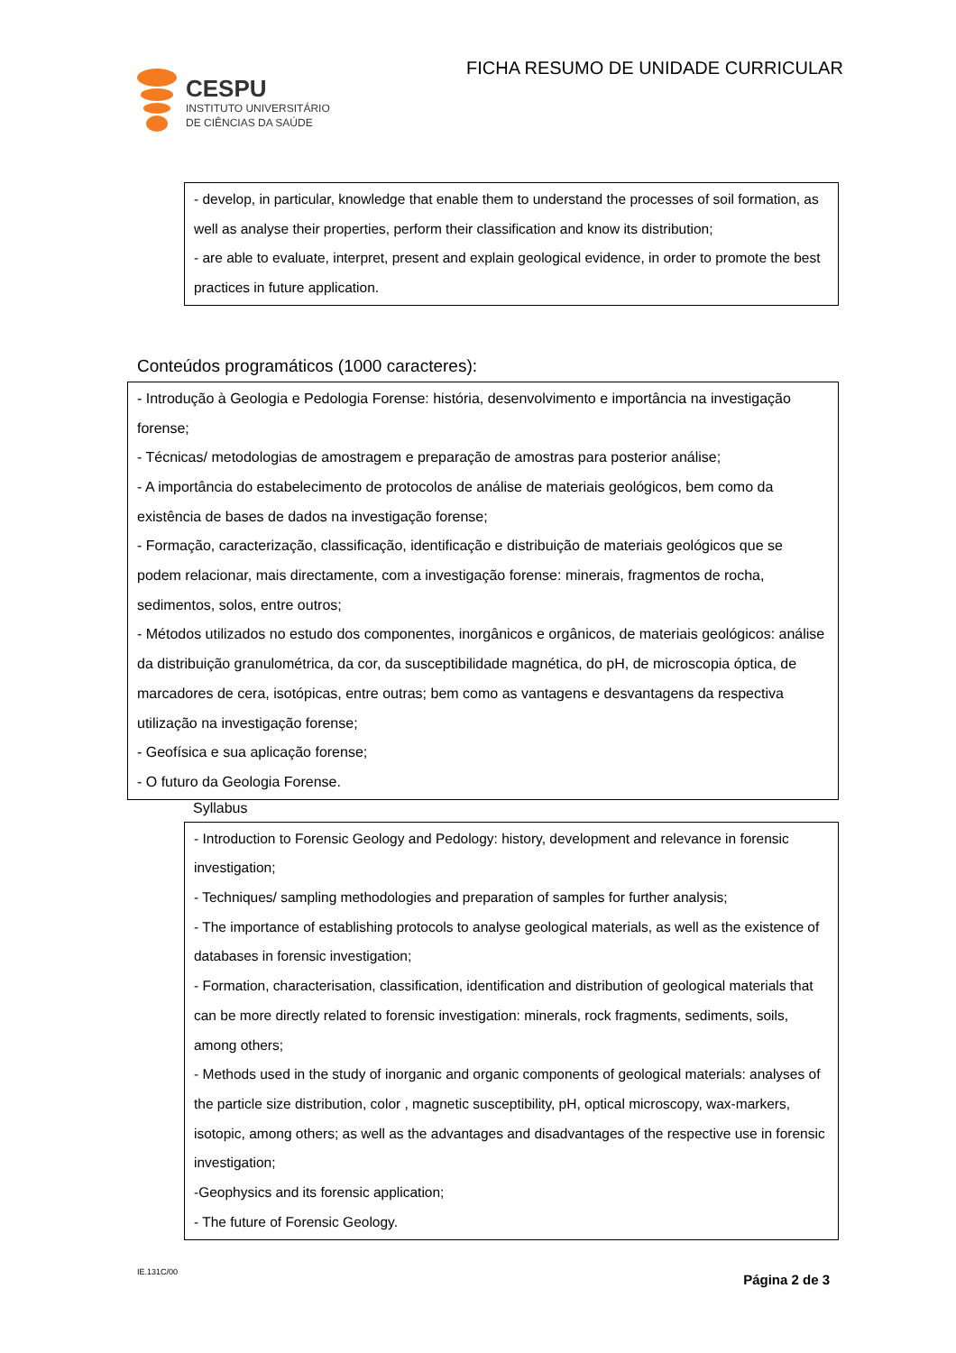CESPU
INSTITUTO UNIVERSITÁRIO
DE CIÊNCIAS DA SAÚDE
FICHA RESUMO DE UNIDADE CURRICULAR
- develop, in particular, knowledge that enable them to understand the processes of soil formation, as well as analyse their properties, perform their classification and know its distribution;
- are able to evaluate, interpret, present and explain geological evidence, in order to promote the best practices in future application.
Conteúdos programáticos (1000 caracteres):
- Introdução à Geologia e Pedologia Forense: história, desenvolvimento e importância na investigação forense;
- Técnicas/ metodologias de amostragem e preparação de amostras para posterior análise;
- A importância do estabelecimento de protocolos de análise de materiais geológicos, bem como da existência de bases de dados na investigação forense;
- Formação, caracterização, classificação, identificação e distribuição de materiais geológicos que se podem relacionar, mais directamente, com a investigação forense: minerais, fragmentos de rocha, sedimentos, solos, entre outros;
- Métodos utilizados no estudo dos componentes, inorgânicos e orgânicos, de materiais geológicos: análise da distribuição granulométrica, da cor, da susceptibilidade magnética, do pH, de microscopia óptica, de marcadores de cera, isotópicas, entre outras; bem como as vantagens e desvantagens da respectiva utilização na investigação forense;
- Geofísica e sua aplicação forense;
- O futuro da Geologia Forense.
Syllabus
- Introduction to Forensic Geology and Pedology: history, development and relevance in forensic investigation;
- Techniques/ sampling methodologies and preparation of samples for further analysis;
- The importance of establishing protocols to analyse geological materials, as well as the existence of databases in forensic investigation;
- Formation, characterisation, classification, identification and distribution of geological materials that can be more directly related to forensic investigation: minerals, rock fragments, sediments, soils, among others;
- Methods used in the study of inorganic and organic components of geological materials: analyses of the particle size distribution, color , magnetic susceptibility, pH, optical microscopy, wax-markers, isotopic, among others; as well as the advantages and disadvantages of the respective use in forensic investigation;
-Geophysics and its forensic application;
- The future of Forensic Geology.
IE.131C/00
Página 2 de 3